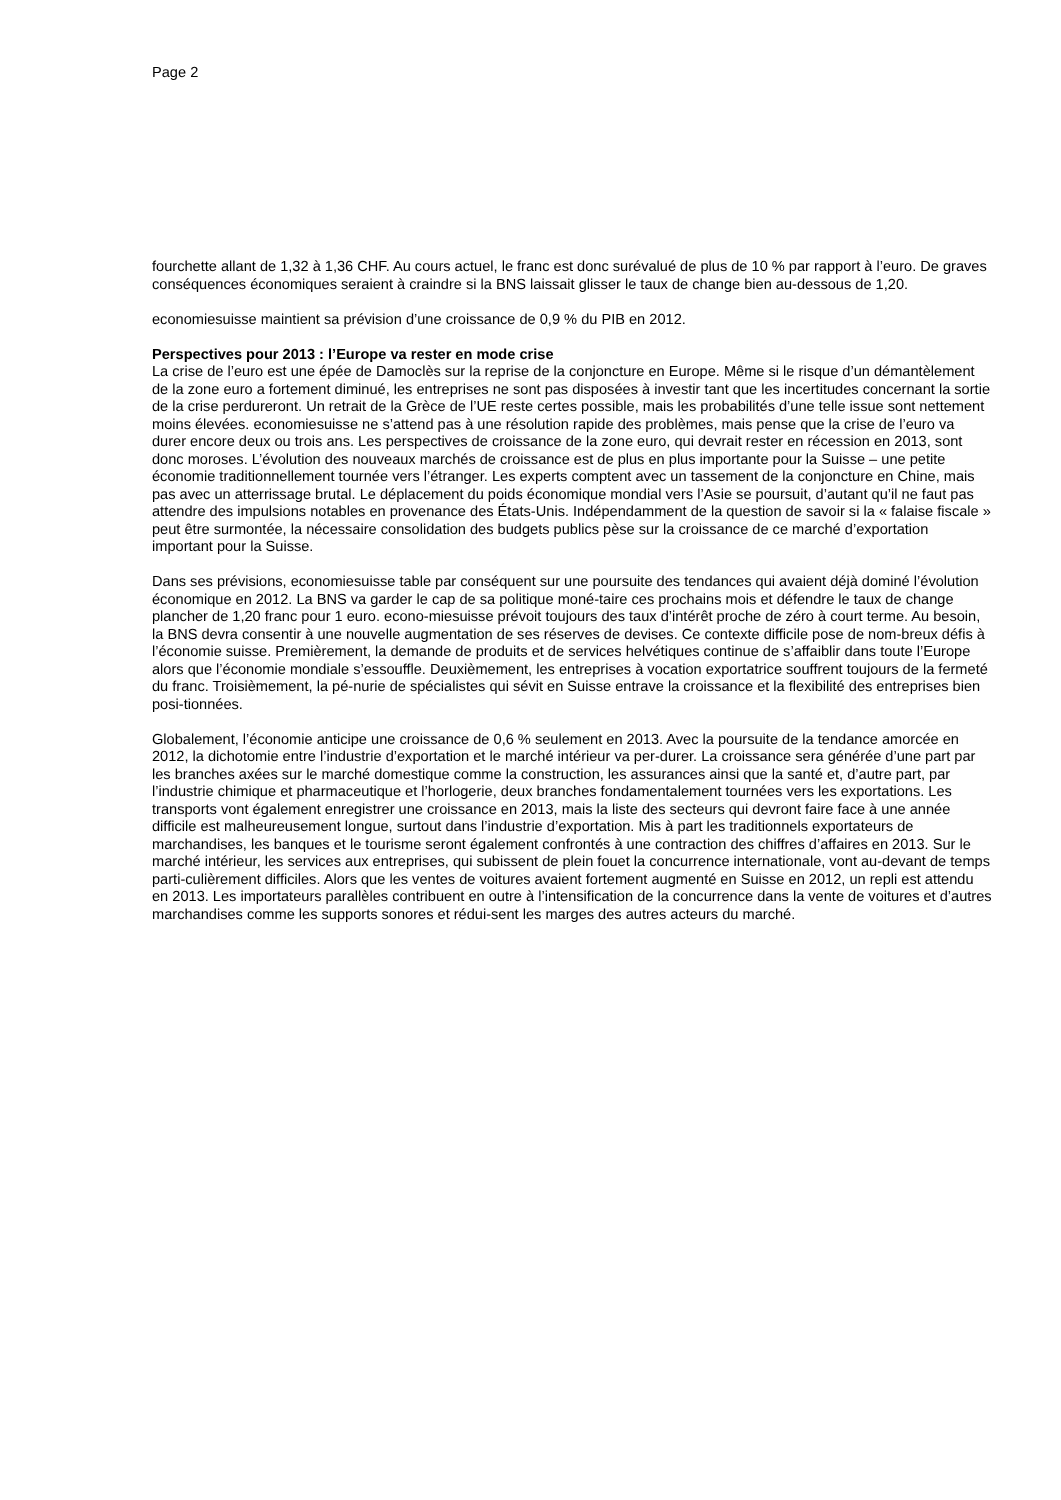Page 2
fourchette allant de 1,32 à 1,36 CHF. Au cours actuel, le franc est donc surévalué de plus de 10 % par rapport à l’euro. De graves conséquences économiques seraient à craindre si la BNS laissait glisser le taux de change bien au-dessous de 1,20.
economiesuisse maintient sa prévision d’une croissance de 0,9 % du PIB en 2012.
Perspectives pour 2013 : l’Europe va rester en mode crise
La crise de l’euro est une épée de Damoclès sur la reprise de la conjoncture en Europe. Même si le risque d’un démantèlement de la zone euro a fortement diminué, les entreprises ne sont pas disposées à investir tant que les incertitudes concernant la sortie de la crise perdureront. Un retrait de la Grèce de l’UE reste certes possible, mais les probabilités d’une telle issue sont nettement moins élevées. economiesuisse ne s’attend pas à une résolution rapide des problèmes, mais pense que la crise de l’euro va durer encore deux ou trois ans. Les perspectives de croissance de la zone euro, qui devrait rester en récession en 2013, sont donc moroses. L’évolution des nouveaux marchés de croissance est de plus en plus importante pour la Suisse – une petite économie traditionnellement tournée vers l’étranger. Les experts comptent avec un tassement de la conjoncture en Chine, mais pas avec un atterrissage brutal. Le déplacement du poids économique mondial vers l’Asie se poursuit, d’autant qu’il ne faut pas attendre des impulsions notables en provenance des États-Unis. Indépendamment de la question de savoir si la « falaise fiscale » peut être surmontée, la nécessaire consolidation des budgets publics pèse sur la croissance de ce marché d’exportation important pour la Suisse.
Dans ses prévisions, economiesuisse table par conséquent sur une poursuite des tendances qui avaient déjà dominé l’évolution économique en 2012. La BNS va garder le cap de sa politique moné-taire ces prochains mois et défendre le taux de change plancher de 1,20 franc pour 1 euro. econo-miesuisse prévoit toujours des taux d’intérêt proche de zéro à court terme. Au besoin, la BNS devra consentir à une nouvelle augmentation de ses réserves de devises. Ce contexte difficile pose de nom-breux défis à l’économie suisse. Premièrement, la demande de produits et de services helvétiques continue de s’affaiblir dans toute l’Europe alors que l’économie mondiale s’essouffle. Deuxièmement, les entreprises à vocation exportatrice souffrent toujours de la fermeté du franc. Troisièmement, la pé-nurie de spécialistes qui sévit en Suisse entrave la croissance et la flexibilité des entreprises bien posi-tionnées.
Globalement, l’économie anticipe une croissance de 0,6 % seulement en 2013. Avec la poursuite de la tendance amorcée en 2012, la dichotomie entre l’industrie d’exportation et le marché intérieur va per-durer. La croissance sera générée d’une part par les branches axées sur le marché domestique comme la construction, les assurances ainsi que la santé et, d’autre part, par l’industrie chimique et pharmaceutique et l’horlogerie, deux branches fondamentalement tournées vers les exportations. Les transports vont également enregistrer une croissance en 2013, mais la liste des secteurs qui devront faire face à une année difficile est malheureusement longue, surtout dans l’industrie d’exportation. Mis à part les traditionnels exportateurs de marchandises, les banques et le tourisme seront également confrontés à une contraction des chiffres d’affaires en 2013. Sur le marché intérieur, les services aux entreprises, qui subissent de plein fouet la concurrence internationale, vont au-devant de temps parti-culièrement difficiles. Alors que les ventes de voitures avaient fortement augmenté en Suisse en 2012, un repli est attendu en 2013. Les importateurs parallèles contribuent en outre à l’intensification de la concurrence dans la vente de voitures et d’autres marchandises comme les supports sonores et rédui-sent les marges des autres acteurs du marché.